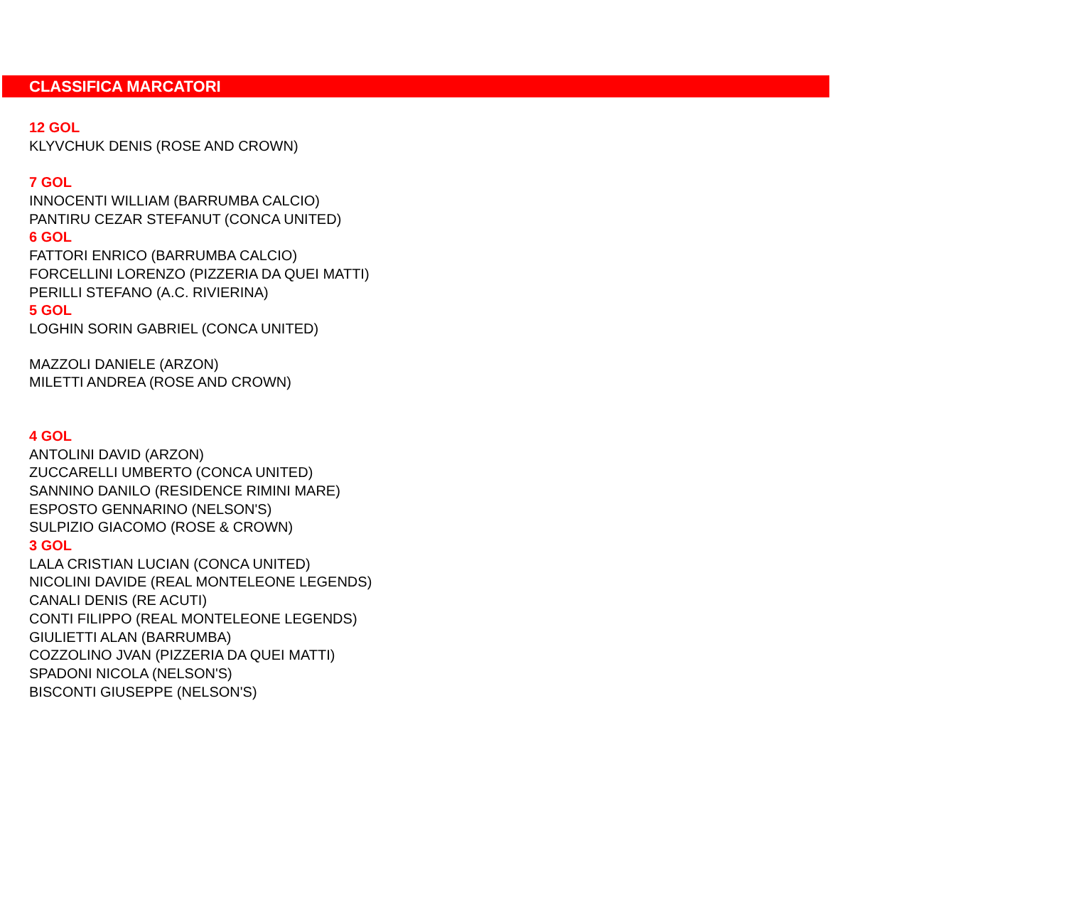CLASSIFICA MARCATORI
12 GOL
KLYVCHUK DENIS (ROSE AND CROWN)
7 GOL
INNOCENTI WILLIAM (BARRUMBA CALCIO)
PANTIRU CEZAR STEFANUT (CONCA UNITED)
6 GOL
FATTORI ENRICO (BARRUMBA CALCIO)
FORCELLINI LORENZO (PIZZERIA DA QUEI MATTI)
PERILLI STEFANO (A.C. RIVIERINA)
5 GOL
LOGHIN SORIN GABRIEL (CONCA UNITED)
MAZZOLI DANIELE (ARZON)
MILETTI ANDREA (ROSE AND CROWN)
4 GOL
ANTOLINI DAVID (ARZON)
ZUCCARELLI UMBERTO (CONCA UNITED)
SANNINO DANILO (RESIDENCE RIMINI MARE)
ESPOSTO GENNARINO (NELSON'S)
SULPIZIO GIACOMO (ROSE & CROWN)
3 GOL
LALA CRISTIAN LUCIAN (CONCA UNITED)
NICOLINI DAVIDE (REAL MONTELEONE LEGENDS)
CANALI DENIS (RE ACUTI)
CONTI FILIPPO (REAL MONTELEONE LEGENDS)
GIULIETTI ALAN (BARRUMBA)
COZZOLINO JVAN (PIZZERIA DA QUEI MATTI)
SPADONI NICOLA (NELSON'S)
BISCONTI GIUSEPPE (NELSON'S)